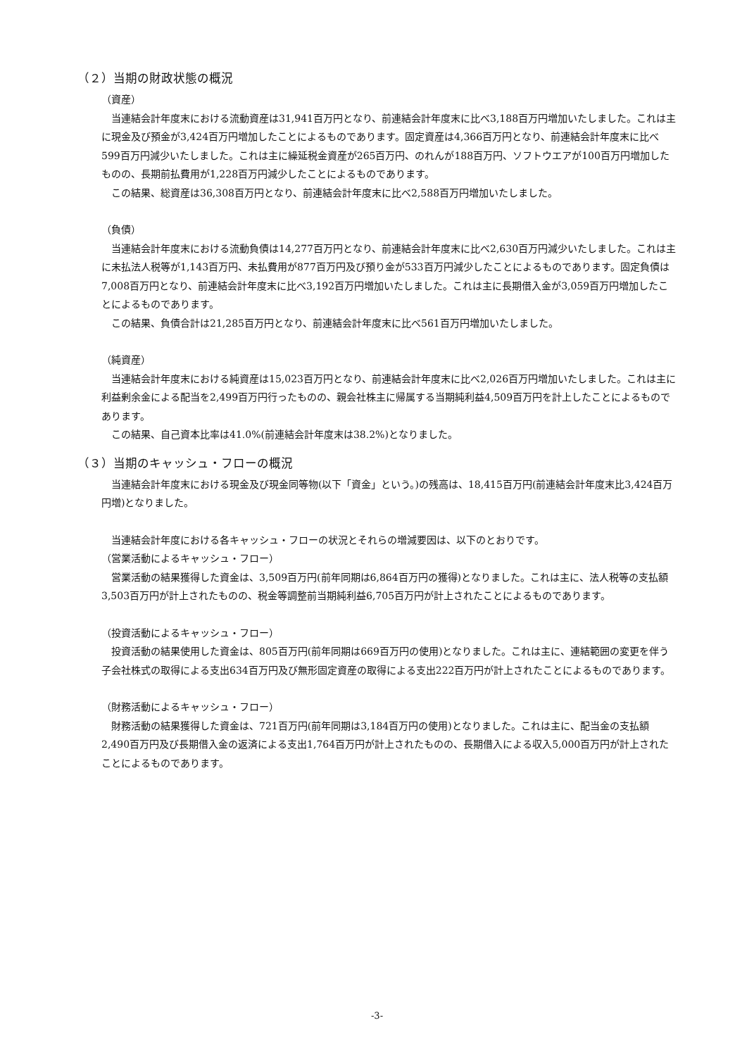（２）当期の財政状態の概況
（資産）
　当連結会計年度末における流動資産は31,941百万円となり、前連結会計年度末に比べ3,188百万円増加いたしました。これは主に現金及び預金が3,424百万円増加したことによるものであります。固定資産は4,366百万円となり、前連結会計年度末に比べ599百万円減少いたしました。これは主に繰延税金資産が265百万円、のれんが188百万円、ソフトウエアが100百万円増加したものの、長期前払費用が1,228百万円減少したことによるものであります。
　この結果、総資産は36,308百万円となり、前連結会計年度末に比べ2,588百万円増加いたしました。
（負債）
　当連結会計年度末における流動負債は14,277百万円となり、前連結会計年度末に比べ2,630百万円減少いたしました。これは主に未払法人税等が1,143百万円、未払費用が877百万円及び預り金が533百万円減少したことによるものであります。固定負債は7,008百万円となり、前連結会計年度末に比べ3,192百万円増加いたしました。これは主に長期借入金が3,059百万円増加したことによるものであります。
　この結果、負債合計は21,285百万円となり、前連結会計年度末に比べ561百万円増加いたしました。
（純資産）
　当連結会計年度末における純資産は15,023百万円となり、前連結会計年度末に比べ2,026百万円増加いたしました。これは主に利益剰余金による配当を2,499百万円行ったものの、親会社株主に帰属する当期純利益4,509百万円を計上したことによるものであります。
　この結果、自己資本比率は41.0%(前連結会計年度末は38.2%)となりました。
（３）当期のキャッシュ・フローの概況
　当連結会計年度末における現金及び現金同等物(以下「資金」という。)の残高は、18,415百万円(前連結会計年度末比3,424百万円増)となりました。
　当連結会計年度における各キャッシュ・フローの状況とそれらの増減要因は、以下のとおりです。
（営業活動によるキャッシュ・フロー）
　営業活動の結果獲得した資金は、3,509百万円(前年同期は6,864百万円の獲得)となりました。これは主に、法人税等の支払額3,503百万円が計上されたものの、税金等調整前当期純利益6,705百万円が計上されたことによるものであります。
（投資活動によるキャッシュ・フロー）
　投資活動の結果使用した資金は、805百万円(前年同期は669百万円の使用)となりました。これは主に、連結範囲の変更を伴う子会社株式の取得による支出634百万円及び無形固定資産の取得による支出222百万円が計上されたことによるものであります。
（財務活動によるキャッシュ・フロー）
　財務活動の結果獲得した資金は、721百万円(前年同期は3,184百万円の使用)となりました。これは主に、配当金の支払額2,490百万円及び長期借入金の返済による支出1,764百万円が計上されたものの、長期借入による収入5,000百万円が計上されたことによるものであります。
-3-